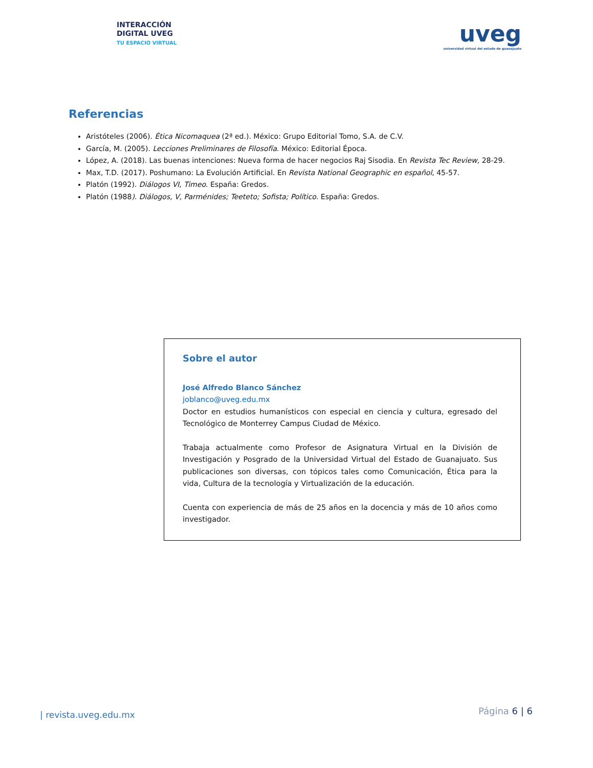INTERACCIÓN
DIGITAL UVEG
TU ESPACIO VIRTUAL
uveg
universidad virtual del estado de guanajuato
Referencias
Aristóteles (2006). Ética Nicomaquea (2ª ed.). México: Grupo Editorial Tomo, S.A. de C.V.
García, M. (2005). Lecciones Preliminares de Filosofía. México: Editorial Época.
López, A. (2018). Las buenas intenciones: Nueva forma de hacer negocios Raj Sisodia. En Revista Tec Review, 28-29.
Max, T.D. (2017). Poshumano: La Evolución Artificial. En Revista National Geographic en español, 45-57.
Platón (1992). Diálogos VI, Timeo. España: Gredos.
Platón (1988). Diálogos, V, Parménides; Teeteto; Sofista; Político. España: Gredos.
Sobre el autor
José Alfredo Blanco Sánchez
joblanco@uveg.edu.mx
Doctor en estudios humanísticos con especial en ciencia y cultura, egresado del Tecnológico de Monterrey Campus Ciudad de México.
Trabaja actualmente como Profesor de Asignatura Virtual en la División de Investigación y Posgrado de la Universidad Virtual del Estado de Guanajuato. Sus publicaciones son diversas, con tópicos tales como Comunicación, Ética para la vida, Cultura de la tecnología y Virtualización de la educación.
Cuenta con experiencia de más de 25 años en la docencia y más de 10 años como investigador.
| revista.uveg.edu.mx
Página 6 | 6